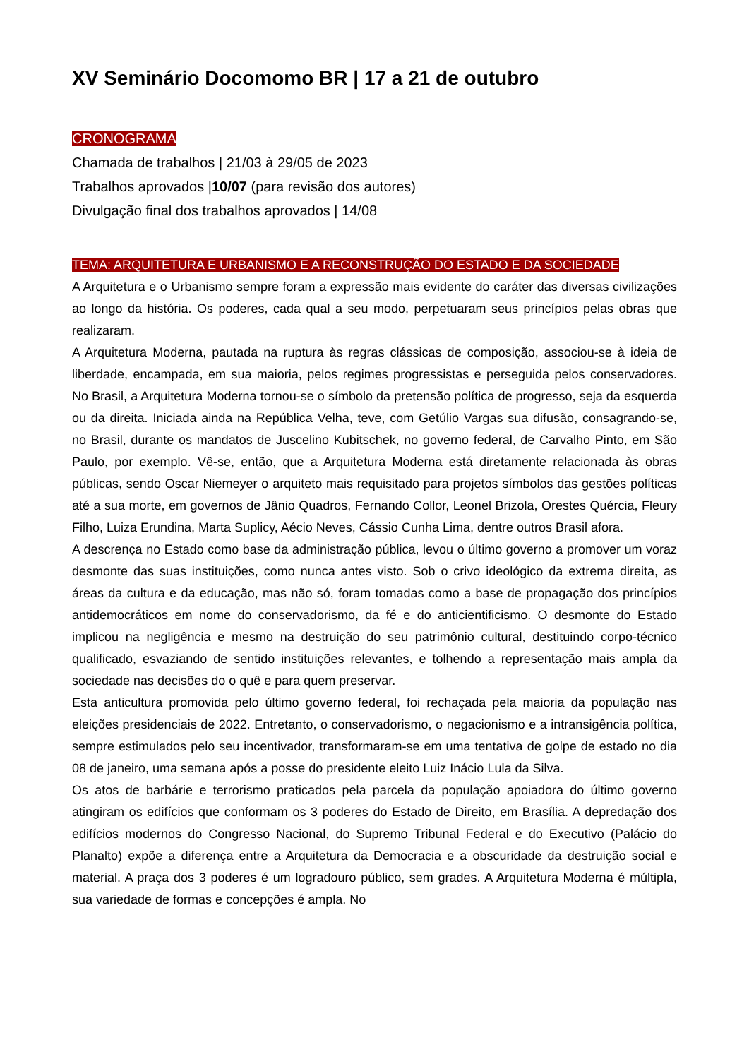XV Seminário Docomomo BR | 17 a 21 de outubro
CRONOGRAMA
Chamada de trabalhos | 21/03 à 29/05 de 2023
Trabalhos aprovados |10/07 (para revisão dos autores)
Divulgação final dos trabalhos aprovados | 14/08
TEMA: ARQUITETURA E URBANISMO E A RECONSTRUÇÃO DO ESTADO E DA SOCIEDADE
A Arquitetura e o Urbanismo sempre foram a expressão mais evidente do caráter das diversas civilizações ao longo da história. Os poderes, cada qual a seu modo, perpetuaram seus princípios pelas obras que realizaram.
A Arquitetura Moderna, pautada na ruptura às regras clássicas de composição, associou-se à ideia de liberdade, encampada, em sua maioria, pelos regimes progressistas e perseguida pelos conservadores. No Brasil, a Arquitetura Moderna tornou-se o símbolo da pretensão política de progresso, seja da esquerda ou da direita. Iniciada ainda na República Velha, teve, com Getúlio Vargas sua difusão, consagrando-se, no Brasil, durante os mandatos de Juscelino Kubitschek, no governo federal, de Carvalho Pinto, em São Paulo, por exemplo. Vê-se, então, que a Arquitetura Moderna está diretamente relacionada às obras públicas, sendo Oscar Niemeyer o arquiteto mais requisitado para projetos símbolos das gestões políticas até a sua morte, em governos de Jânio Quadros, Fernando Collor, Leonel Brizola, Orestes Quércia, Fleury Filho, Luiza Erundina, Marta Suplicy, Aécio Neves, Cássio Cunha Lima, dentre outros Brasil afora.
A descrença no Estado como base da administração pública, levou o último governo a promover um voraz desmonte das suas instituições, como nunca antes visto. Sob o crivo ideológico da extrema direita, as áreas da cultura e da educação, mas não só, foram tomadas como a base de propagação dos princípios antidemocráticos em nome do conservadorismo, da fé e do anticientificismo. O desmonte do Estado implicou na negligência e mesmo na destruição do seu patrimônio cultural, destituindo corpo-técnico qualificado, esvaziando de sentido instituições relevantes, e tolhendo a representação mais ampla da sociedade nas decisões do o quê e para quem preservar.
Esta anticultura promovida pelo último governo federal, foi rechaçada pela maioria da população nas eleições presidenciais de 2022. Entretanto, o conservadorismo, o negacionismo e a intransigência política, sempre estimulados pelo seu incentivador, transformaram-se em uma tentativa de golpe de estado no dia 08 de janeiro, uma semana após a posse do presidente eleito Luiz Inácio Lula da Silva.
Os atos de barbárie e terrorismo praticados pela parcela da população apoiadora do último governo atingiram os edifícios que conformam os 3 poderes do Estado de Direito, em Brasília. A depredação dos edifícios modernos do Congresso Nacional, do Supremo Tribunal Federal e do Executivo (Palácio do Planalto) expõe a diferença entre a Arquitetura da Democracia e a obscuridade da destruição social e material. A praça dos 3 poderes é um logradouro público, sem grades. A Arquitetura Moderna é múltipla, sua variedade de formas e concepções é ampla. No